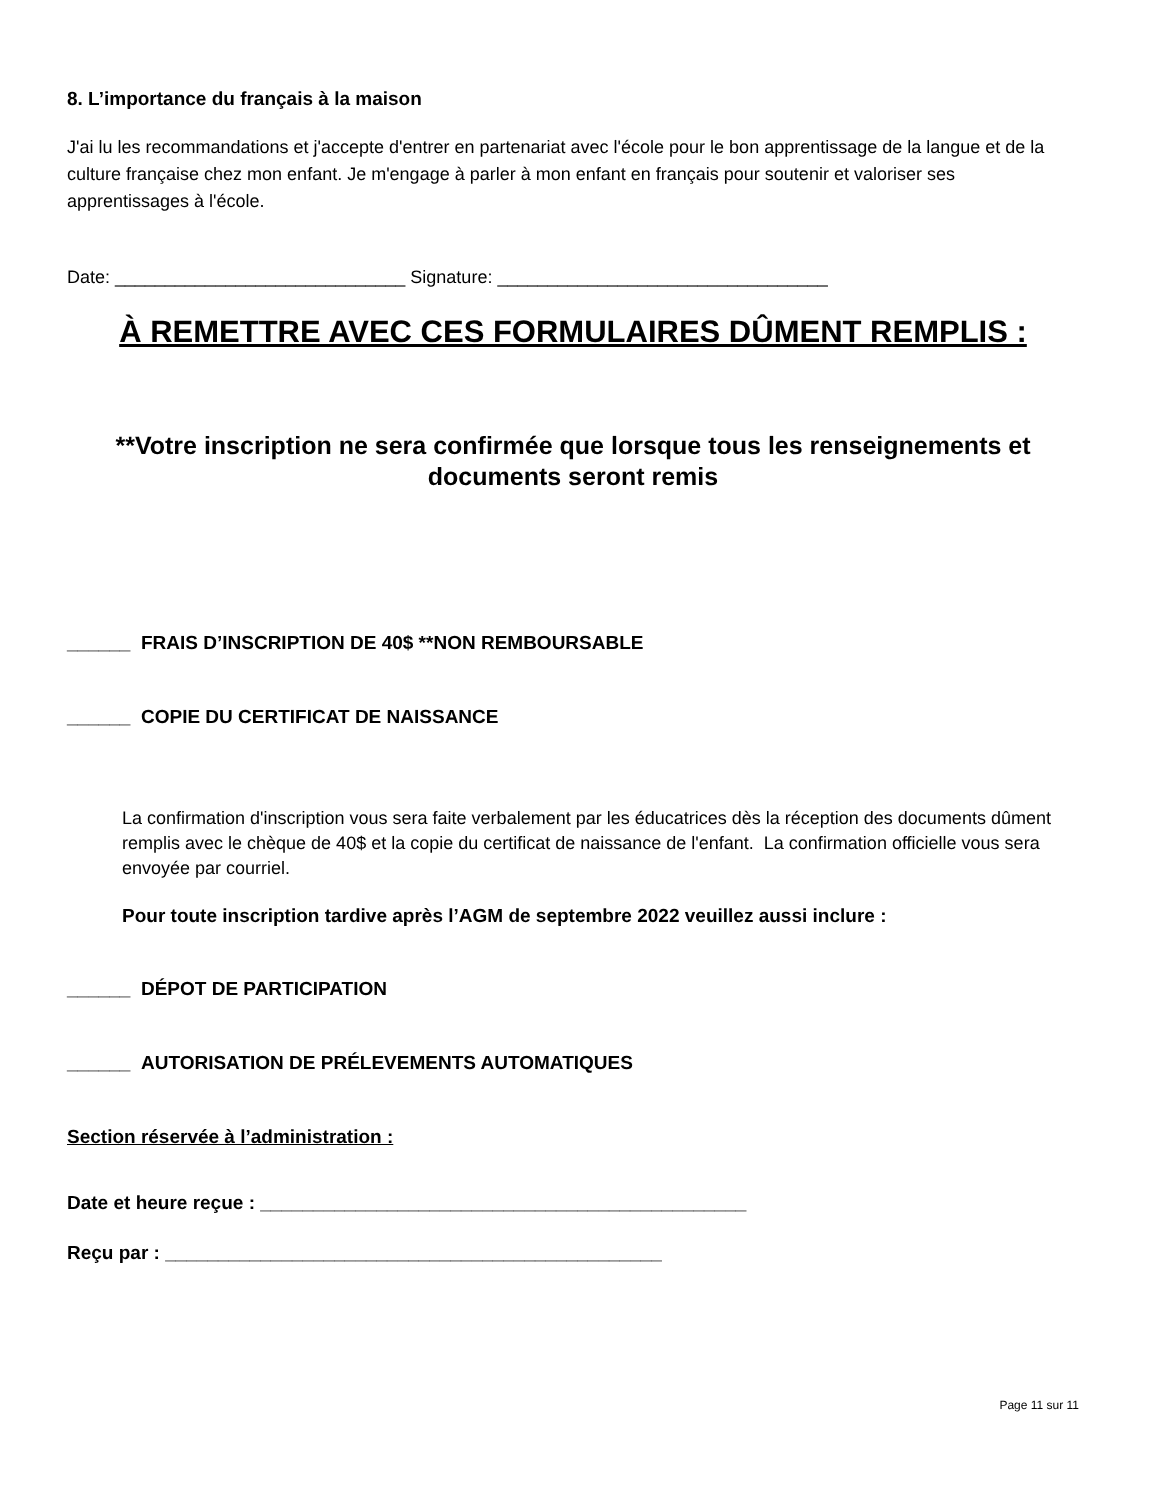8. L’importance du français à la maison
J'ai lu les recommandations et j'accepte d'entrer en partenariat avec l'école pour le bon apprentissage de la langue et de la culture française chez mon enfant. Je m'engage à parler à mon enfant en français pour soutenir et valoriser ses apprentissages à l'école.
Date: _____________________________ Signature: _________________________________
À REMETTRE AVEC CES FORMULAIRES DÛMENT REMPLIS :
**Votre inscription ne sera confirmée que lorsque tous les renseignements et documents seront remis
______ FRAIS D’INSCRIPTION DE 40$ **NON REMBOURSABLE
______ COPIE DU CERTIFICAT DE NAISSANCE
La confirmation d'inscription vous sera faite verbalement par les éducatrices dès la réception des documents dûment remplis avec le chèque de 40$ et la copie du certificat de naissance de l'enfant. La confirmation officielle vous sera envoyée par courriel.
Pour toute inscription tardive après l’AGM de septembre 2022 veuillez aussi inclure :
______ DÉPOT DE PARTICIPATION
______ AUTORISATION DE PRÉLEVEMENTS AUTOMATIQUES
Section réservée à l’administration :
Date et heure reçue : ______________________________________________
Reçu par : _______________________________________________
Page 11 sur 11